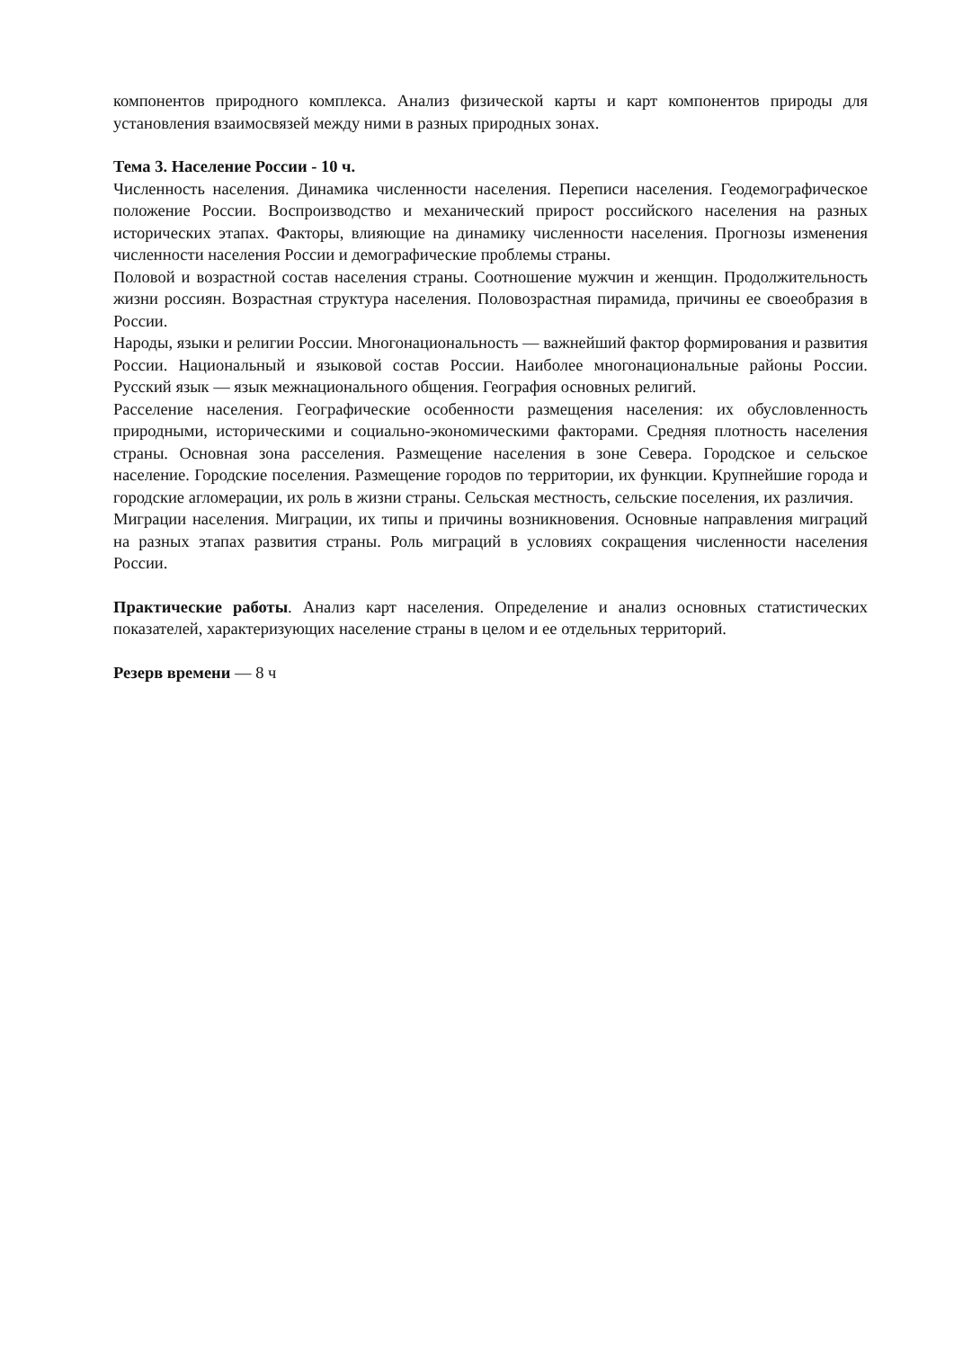компонентов природного комплекса. Анализ физической карты и карт компонентов природы для установления взаимосвязей между ними в разных природных зонах.
Тема 3. Население России - 10 ч.
Численность населения. Динамика численности населения. Переписи населения. Геодемографическое положение России. Воспроизводство и механический прирост российского населения на разных исторических этапах. Факторы, влияющие на динамику численности населения. Прогнозы изменения численности населения России и демографические проблемы страны.
Половой и возрастной состав населения страны. Соотношение мужчин и женщин. Продолжительность жизни россиян. Возрастная структура населения. Половозрастная пирамида, причины ее своеобразия в России.
Народы, языки и религии России. Многонациональность — важнейший фактор формирования и развития России. Национальный и языковой состав России. Наиболее многонациональные районы России. Русский язык — язык межнационального общения. География основных религий.
Расселение населения. Географические особенности размещения населения: их обусловленность природными, историческими и социально-экономическими факторами. Средняя плотность населения страны. Основная зона расселения. Размещение населения в зоне Севера. Городское и сельское население. Городские поселения. Размещение городов по территории, их функции. Крупнейшие города и городские агломерации, их роль в жизни страны. Сельская местность, сельские поселения, их различия.
Миграции населения. Миграции, их типы и причины возникновения. Основные направления миграций на разных этапах развития страны. Роль миграций в условиях сокращения численности населения России.
Практические работы. Анализ карт населения. Определение и анализ основных статистических показателей, характеризующих население страны в целом и ее отдельных территорий.
Резерв времени — 8 ч